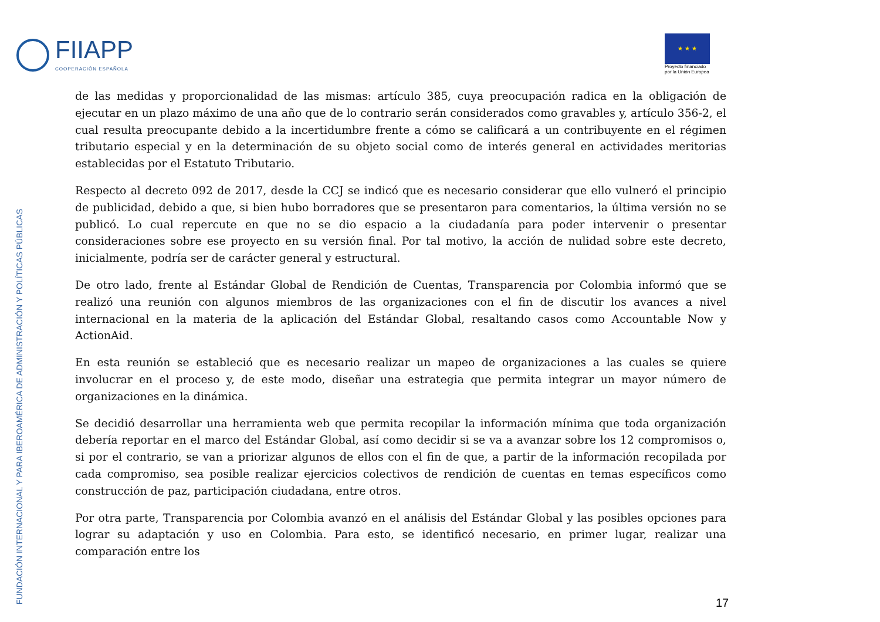FIIAPP
COOPERACIÓN ESPAÑOLA
★ ★ ★
Proyecto financiado
por la Unión Europea
FUNDACIÓN INTERNACIONAL Y PARA IBEROAMÉRICA DE ADMINISTRACIÓN Y POLÍTICAS PÚBLICAS
de las medidas y proporcionalidad de las mismas: artículo 385, cuya preocupación radica en la obligación de ejecutar en un plazo máximo de una año que de lo contrario serán considerados como gravables y, artículo 356-2, el cual resulta preocupante debido a la incertidumbre frente a cómo se calificará a un contribuyente en el régimen tributario especial y en la determinación de su objeto social como de interés general en actividades meritorias establecidas por el Estatuto Tributario.
Respecto al decreto 092 de 2017, desde la CCJ se indicó que es necesario considerar que ello vulneró el principio de publicidad, debido a que, si bien hubo borradores que se presentaron para comentarios, la última versión no se publicó. Lo cual repercute en que no se dio espacio a la ciudadanía para poder intervenir o presentar consideraciones sobre ese proyecto en su versión final. Por tal motivo, la acción de nulidad sobre este decreto, inicialmente, podría ser de carácter general y estructural.
De otro lado, frente al Estándar Global de Rendición de Cuentas, Transparencia por Colombia informó que se realizó una reunión con algunos miembros de las organizaciones con el fin de discutir los avances a nivel internacional en la materia de la aplicación del Estándar Global, resaltando casos como Accountable Now y ActionAid.
En esta reunión se estableció que es necesario realizar un mapeo de organizaciones a las cuales se quiere involucrar en el proceso y, de este modo, diseñar una estrategia que permita integrar un mayor número de organizaciones en la dinámica.
Se decidió desarrollar una herramienta web que permita recopilar la información mínima que toda organización debería reportar en el marco del Estándar Global, así como decidir si se va a avanzar sobre los 12 compromisos o, si por el contrario, se van a priorizar algunos de ellos con el fin de que, a partir de la información recopilada por cada compromiso, sea posible realizar ejercicios colectivos de rendición de cuentas en temas específicos como construcción de paz, participación ciudadana, entre otros.
Por otra parte, Transparencia por Colombia avanzó en el análisis del Estándar Global y las posibles opciones para lograr su adaptación y uso en Colombia. Para esto, se identificó necesario, en primer lugar, realizar una comparación entre los
17